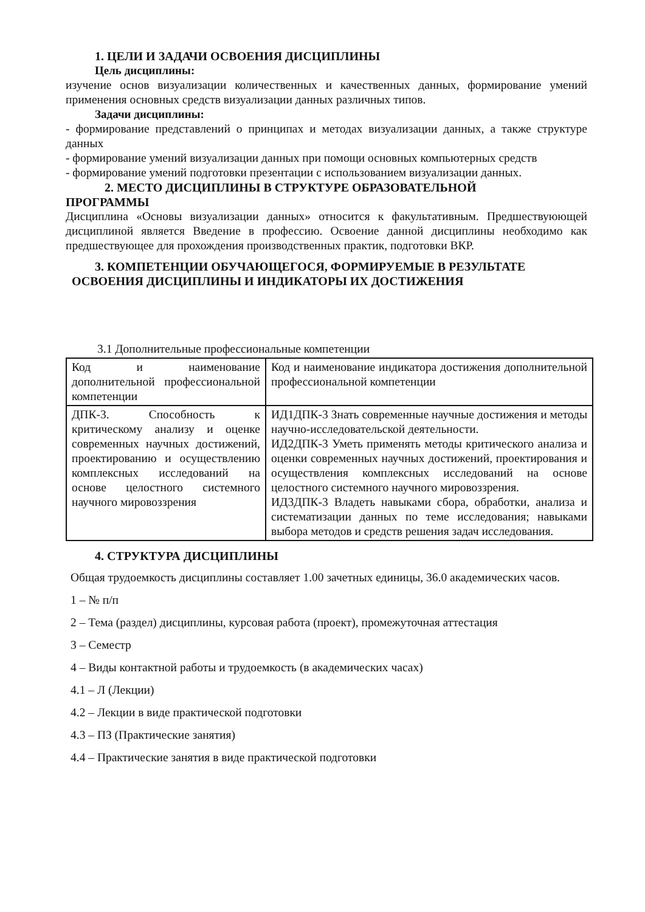1. ЦЕЛИ И ЗАДАЧИ ОСВОЕНИЯ ДИСЦИПЛИНЫ
Цель дисциплины:
изучение основ визуализации количественных и качественных данных, формирование умений применения основных средств визуализации данных различных типов.
Задачи дисциплины:
- формирование представлений о принципах и методах визуализации данных, а также структуре данных
- формирование умений визуализации данных при помощи основных компьютерных средств
- формирование умений подготовки презентации с использованием визуализации данных.
2. МЕСТО ДИСЦИПЛИНЫ В СТРУКТУРЕ ОБРАЗОВАТЕЛЬНОЙ
ПРОГРАММЫ
Дисциплина «Основы визуализации данных» относится к факультативным. Предшествуюющей дисциплиной является Введение в профессию. Освоение данной дисциплины необходимо как предшествующее для прохождения производственных практик, подготовки ВКР.
3. КОМПЕТЕНЦИИ ОБУЧАЮЩЕГОСЯ, ФОРМИРУЕМЫЕ В РЕЗУЛЬТАТЕ
ОСВОЕНИЯ ДИСЦИПЛИНЫ И ИНДИКАТОРЫ ИХ ДОСТИЖЕНИЯ
3.1 Дополнительные профессиональные компетенции
| Код и наименование дополнительной профессиональной компетенции | Код и наименование индикатора достижения дополнительной профессиональной компетенции |
| ДПК-3. Способность к критическому анализу и оценке современных научных достижений, проектированию и осуществлению комплексных исследований на основе целостного системного научного мировоззрения | ИД1ДПК-3 Знать современные научные достижения и методы научно-исследовательской деятельности. ИД2ДПК-3 Уметь применять методы критического анализа и оценки современных научных достижений, проектирования и осуществления комплексных исследований на основе целостного системного научного мировоззрения. ИД3ДПК-3 Владеть навыками сбора, обработки, анализа и систематизации данных по теме исследования; навыками выбора методов и средств решения задач исследования. |
4. СТРУКТУРА ДИСЦИПЛИНЫ
Общая трудоемкость дисциплины составляет 1.00 зачетных единицы, 36.0 академических часов.
1 – № п/п
2 – Тема (раздел) дисциплины, курсовая работа (проект), промежуточная аттестация
3 – Семестр
4 – Виды контактной работы и трудоемкость (в академических часах)
4.1 – Л (Лекции)
4.2 – Лекции в виде практической подготовки
4.3 – ПЗ (Практические занятия)
4.4 – Практические занятия в виде практической подготовки